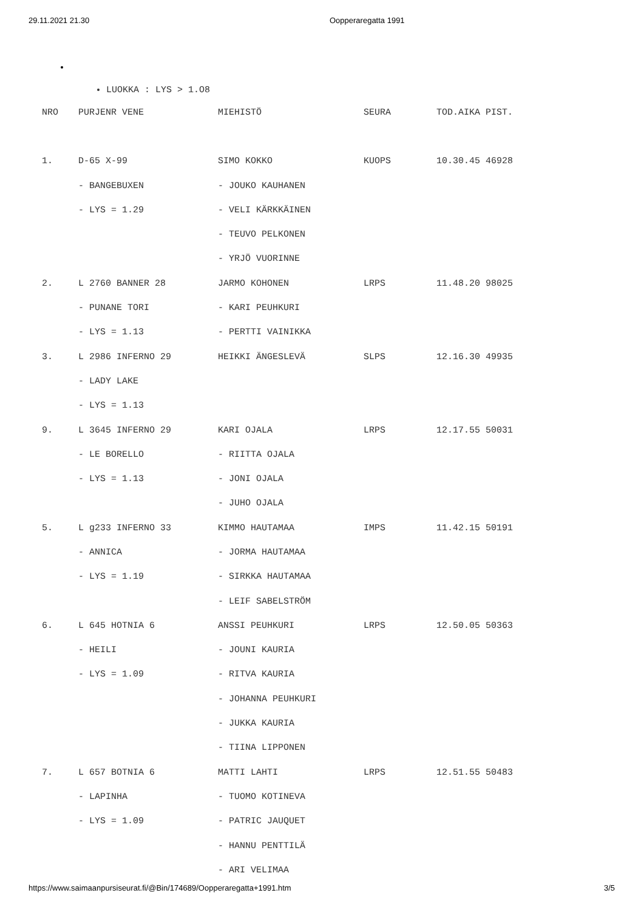29.11.2021 21.30 Oopperaregatta 1991
LUOKKA : LYS > 1.O8
| NRO | PURJENR VENE | MIEHISTÖ | SEURA | TOD.AIKA PIST. |
| 1. | D-65 X-99 | SIMO KOKKO | KUOPS | 10.30.45 46928 |
| | - BANGEBUXEN | - JOUKO KAUHANEN | | |
| | - LYS = 1.29 | - VELI KÄRKKÄINEN | | |
| | | - TEUVO PELKONEN | | |
| | | - YRJÖ VUORINNE | | |
| 2. | L 2760 BANNER 28 | JARMO KOHONEN | LRPS | 11.48.20 98025 |
| | - PUNANE TORI | - KARI PEUHKURI | | |
| | - LYS = 1.13 | - PERTTI VAINIKKA | | |
| 3. | L 2986 INFERNO 29 | HEIKKI ÄNGESLEVÄ | SLPS | 12.16.30 49935 |
| | - LADY LAKE | | | |
| | - LYS = 1.13 | | | |
| 9. | L 3645 INFERNO 29 | KARI OJALA | LRPS | 12.17.55 50031 |
| | - LE BORELLO | - RIITTA OJALA | | |
| | - LYS = 1.13 | - JONI OJALA | | |
| | | - JUHO OJALA | | |
| 5. | L g233 INFERNO 33 | KIMMO HAUTAMAA | IMPS | 11.42.15 50191 |
| | - ANNICA | - JORMA HAUTAMAA | | |
| | - LYS = 1.19 | - SIRKKA HAUTAMAA | | |
| | | - LEIF SABELSTRÖM | | |
| 6. | L 645 HOTNIA 6 | ANSSI PEUHKURI | LRPS | 12.50.05 50363 |
| | - HEILI | - JOUNI KAURIA | | |
| | - LYS = 1.09 | - RITVA KAURIA | | |
| | | - JOHANNA PEUHKURI | | |
| | | - JUKKA KAURIA | | |
| | | - TIINA LIPPONEN | | |
| 7. | L 657 BOTNIA 6 | MATTI LAHTI | LRPS | 12.51.55 50483 |
| | - LAPINHA | - TUOMO KOTINEVA | | |
| | - LYS = 1.09 | - PATRIC JAUQUET | | |
| | | - HANNU PENTTILÄ | | |
| | | - ARI VELIMAA | | |
https://www.saimaanpursiseurat.fi/@Bin/174689/Oopperaregatta+1991.htm 3/5